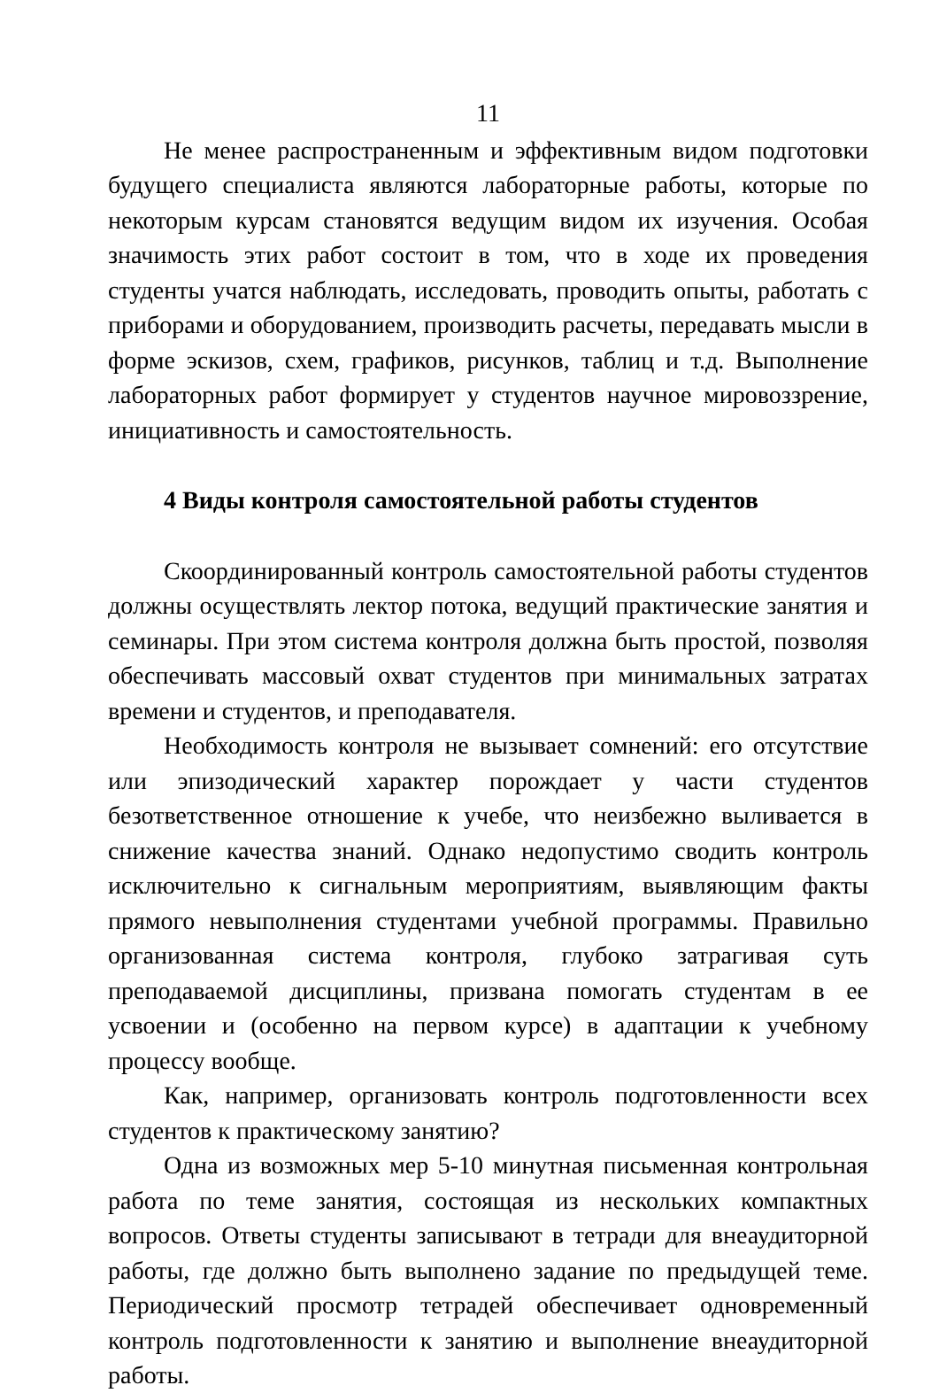11
Не менее распространенным и эффективным видом подготовки будущего специалиста являются лабораторные работы, которые по некоторым курсам становятся ведущим видом их изучения. Особая значимость этих работ состоит в том, что в ходе их проведения студенты учатся наблюдать, исследовать, проводить опыты, работать с приборами и оборудованием, производить расчеты, передавать мысли в форме эскизов, схем, графиков, рисунков, таблиц и т.д. Выполнение лабораторных работ формирует у студентов научное мировоззрение, инициативность и самостоятельность.
4 Виды контроля самостоятельной работы студентов
Скоординированный контроль самостоятельной работы студентов должны осуществлять лектор потока, ведущий практические занятия и семинары. При этом система контроля должна быть простой, позволяя обеспечивать массовый охват студентов при минимальных затратах времени и студентов, и преподавателя.
Необходимость контроля не вызывает сомнений: его отсутствие или эпизодический характер порождает у части студентов безответственное отношение к учебе, что неизбежно выливается в снижение качества знаний. Однако недопустимо сводить контроль исключительно к сигнальным мероприятиям, выявляющим факты прямого невыполнения студентами учебной программы. Правильно организованная система контроля, глубоко затрагивая суть преподаваемой дисциплины, призвана помогать студентам в ее усвоении и (особенно на первом курсе) в адаптации к учебному процессу вообще.
Как, например, организовать контроль подготовленности всех студентов к практическому занятию?
Одна из возможных мер 5-10 минутная письменная контрольная работа по теме занятия, состоящая из нескольких компактных вопросов. Ответы студенты записывают в тетради для внеаудиторной работы, где должно быть выполнено задание по предыдущей теме. Периодический просмотр тетрадей обеспечивает одновременный контроль подготовленности к занятию и выполнение внеаудиторной работы.